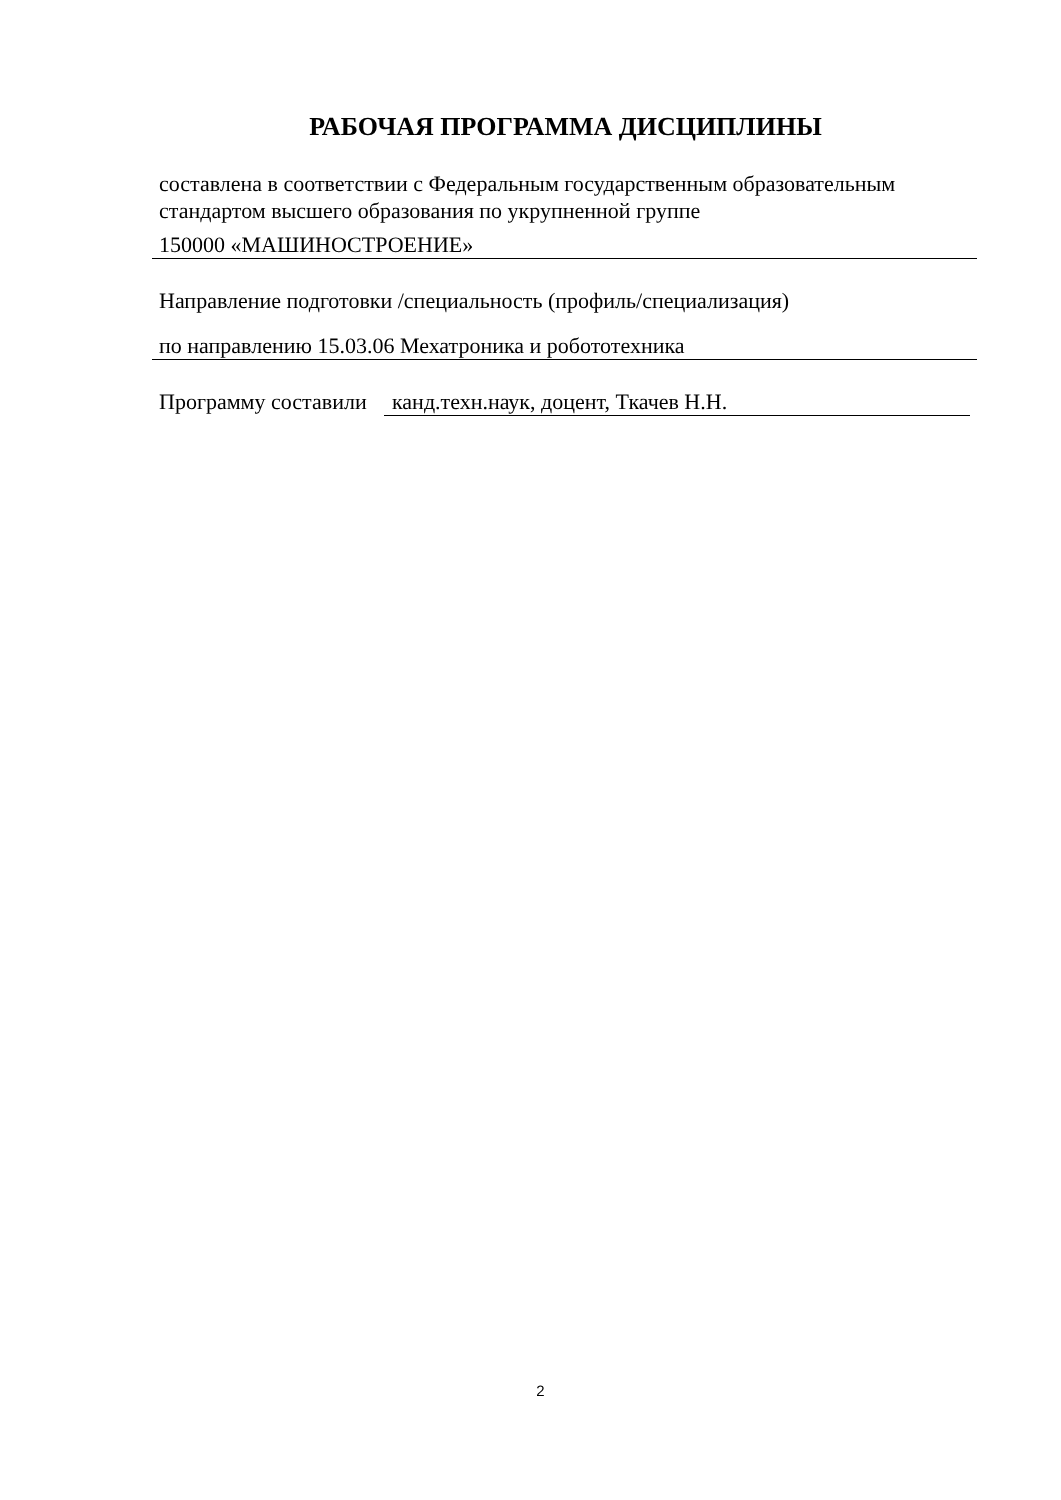РАБОЧАЯ ПРОГРАММА ДИСЦИПЛИНЫ
составлена в соответствии с Федеральным государственным образовательным стандартом высшего образования по укрупненной группе
150000 «МАШИНОСТРОЕНИЕ»
Направление подготовки /специальность (профиль/специализация)
по направлению 15.03.06 Мехатроника и робототехника
Программу составили
канд.техн.наук, доцент, Ткачев Н.Н.
2